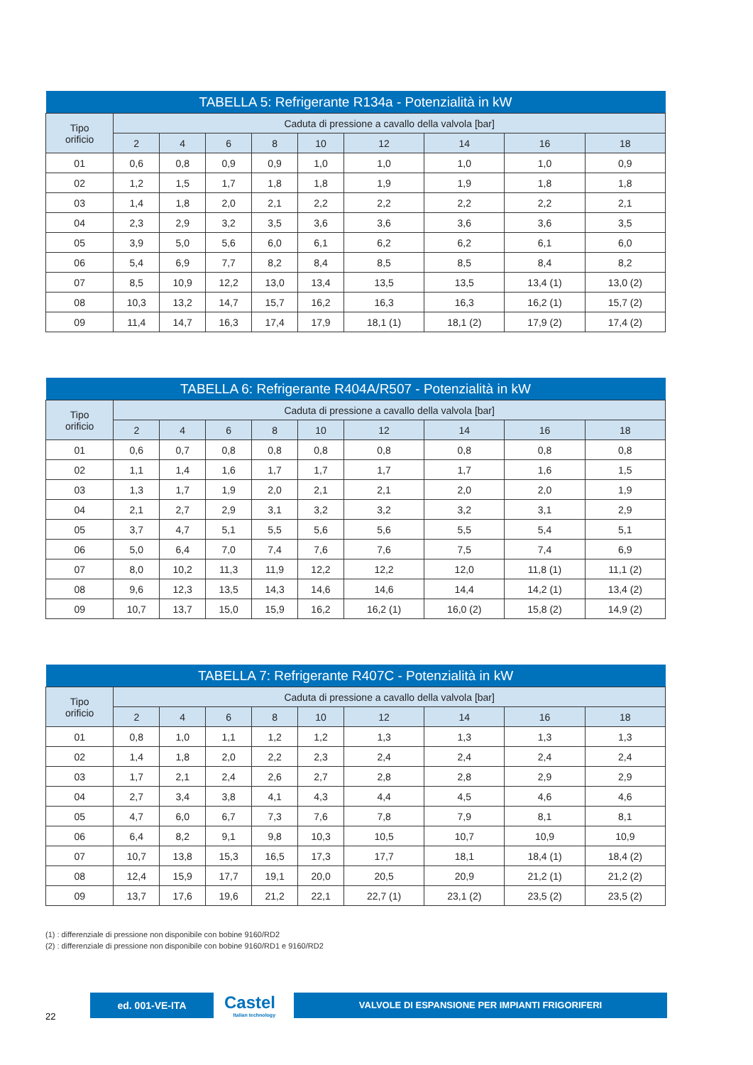| TABELLA 5: Refrigerante R134a - Potenzialità in kW | | | | | | | | | |
| --- | --- | --- | --- | --- | --- | --- | --- | --- | --- |
| Tipo orificio | Caduta di pressione a cavallo della valvola [bar] | | | | | | | | |
| | 2 | 4 | 6 | 8 | 10 | 12 | 14 | 16 | 18 |
| 01 | 0,6 | 0,8 | 0,9 | 0,9 | 1,0 | 1,0 | 1,0 | 1,0 | 0,9 |
| 02 | 1,2 | 1,5 | 1,7 | 1,8 | 1,8 | 1,9 | 1,9 | 1,8 | 1,8 |
| 03 | 1,4 | 1,8 | 2,0 | 2,1 | 2,2 | 2,2 | 2,2 | 2,2 | 2,1 |
| 04 | 2,3 | 2,9 | 3,2 | 3,5 | 3,6 | 3,6 | 3,6 | 3,6 | 3,5 |
| 05 | 3,9 | 5,0 | 5,6 | 6,0 | 6,1 | 6,2 | 6,2 | 6,1 | 6,0 |
| 06 | 5,4 | 6,9 | 7,7 | 8,2 | 8,4 | 8,5 | 8,5 | 8,4 | 8,2 |
| 07 | 8,5 | 10,9 | 12,2 | 13,0 | 13,4 | 13,5 | 13,5 | 13,4 (1) | 13,0 (2) |
| 08 | 10,3 | 13,2 | 14,7 | 15,7 | 16,2 | 16,3 | 16,3 | 16,2 (1) | 15,7 (2) |
| 09 | 11,4 | 14,7 | 16,3 | 17,4 | 17,9 | 18,1 (1) | 18,1 (2) | 17,9 (2) | 17,4 (2) |
| TABELLA 6: Refrigerante R404A/R507 - Potenzialità in kW | | | | | | | | | |
| --- | --- | --- | --- | --- | --- | --- | --- | --- | --- |
| Tipo orificio | Caduta di pressione a cavallo della valvola [bar] | | | | | | | | |
| | 2 | 4 | 6 | 8 | 10 | 12 | 14 | 16 | 18 |
| 01 | 0,6 | 0,7 | 0,8 | 0,8 | 0,8 | 0,8 | 0,8 | 0,8 | 0,8 |
| 02 | 1,1 | 1,4 | 1,6 | 1,7 | 1,7 | 1,7 | 1,7 | 1,6 | 1,5 |
| 03 | 1,3 | 1,7 | 1,9 | 2,0 | 2,1 | 2,1 | 2,0 | 2,0 | 1,9 |
| 04 | 2,1 | 2,7 | 2,9 | 3,1 | 3,2 | 3,2 | 3,2 | 3,1 | 2,9 |
| 05 | 3,7 | 4,7 | 5,1 | 5,5 | 5,6 | 5,6 | 5,5 | 5,4 | 5,1 |
| 06 | 5,0 | 6,4 | 7,0 | 7,4 | 7,6 | 7,6 | 7,5 | 7,4 | 6,9 |
| 07 | 8,0 | 10,2 | 11,3 | 11,9 | 12,2 | 12,2 | 12,0 | 11,8 (1) | 11,1 (2) |
| 08 | 9,6 | 12,3 | 13,5 | 14,3 | 14,6 | 14,6 | 14,4 | 14,2 (1) | 13,4 (2) |
| 09 | 10,7 | 13,7 | 15,0 | 15,9 | 16,2 | 16,2 (1) | 16,0 (2) | 15,8 (2) | 14,9 (2) |
| TABELLA 7: Refrigerante R407C - Potenzialità in kW | | | | | | | | | |
| --- | --- | --- | --- | --- | --- | --- | --- | --- | --- |
| Tipo orificio | Caduta di pressione a cavallo della valvola [bar] | | | | | | | | |
| | 2 | 4 | 6 | 8 | 10 | 12 | 14 | 16 | 18 |
| 01 | 0,8 | 1,0 | 1,1 | 1,2 | 1,2 | 1,3 | 1,3 | 1,3 | 1,3 |
| 02 | 1,4 | 1,8 | 2,0 | 2,2 | 2,3 | 2,4 | 2,4 | 2,4 | 2,4 |
| 03 | 1,7 | 2,1 | 2,4 | 2,6 | 2,7 | 2,8 | 2,8 | 2,9 | 2,9 |
| 04 | 2,7 | 3,4 | 3,8 | 4,1 | 4,3 | 4,4 | 4,5 | 4,6 | 4,6 |
| 05 | 4,7 | 6,0 | 6,7 | 7,3 | 7,6 | 7,8 | 7,9 | 8,1 | 8,1 |
| 06 | 6,4 | 8,2 | 9,1 | 9,8 | 10,3 | 10,5 | 10,7 | 10,9 | 10,9 |
| 07 | 10,7 | 13,8 | 15,3 | 16,5 | 17,3 | 17,7 | 18,1 | 18,4 (1) | 18,4 (2) |
| 08 | 12,4 | 15,9 | 17,7 | 19,1 | 20,0 | 20,5 | 20,9 | 21,2 (1) | 21,2 (2) |
| 09 | 13,7 | 17,6 | 19,6 | 21,2 | 22,1 | 22,7 (1) | 23,1 (2) | 23,5 (2) | 23,5 (2) |
(1) : differenziale di pressione non disponibile con bobine 9160/RD2
(2) : differenziale di pressione non disponibile con bobine 9160/RD1 e 9160/RD2
ed. 001-VE-ITA Castel
Italian technology
VALVOLE DI ESPANSIONE PER IMPIANTI FRIGORIFERI
22